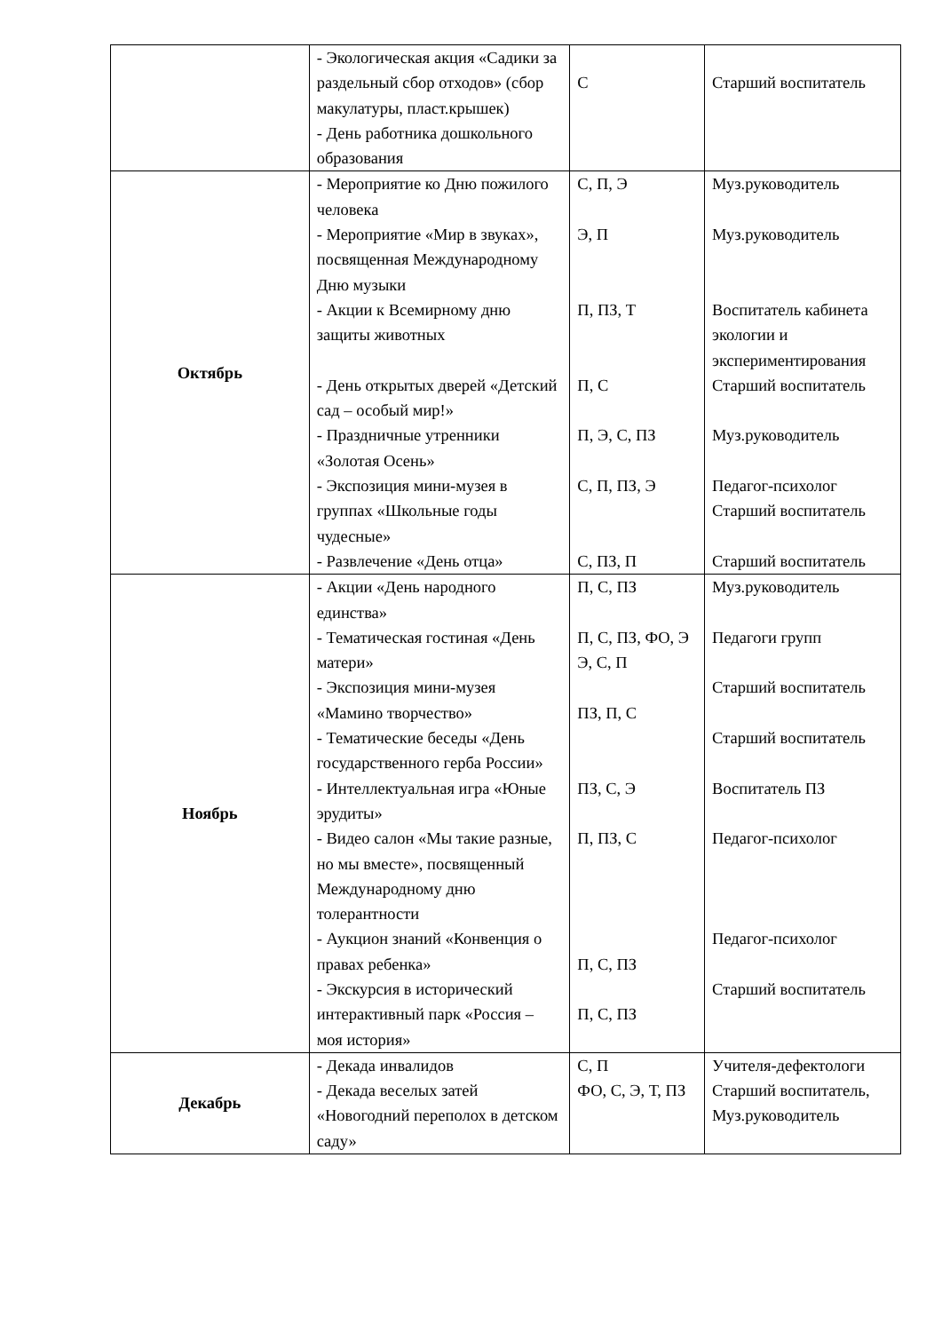| | - Экологическая акция «Садики за раздельный сбор отходов» (сбор макулатуры, пласт.крышек) - День работника дошкольного образования | С | Старший воспитатель |
| Октябрь | - Мероприятие ко Дню пожилого человека - Мероприятие «Мир в звуках», посвященная Международному Дню музыки - Акции к Всемирному дню защиты животных - День открытых дверей «Детский сад – особый мир!» - Праздничные утренники «Золотая Осень» - Экспозиция мини-музея в группах «Школьные годы чудесные» - Развлечение «День отца» | С, П, Э Э, П П, ПЗ, Т П, С П, Э, С, ПЗ С, П, ПЗ, Э С, ПЗ, П | Муз.руководитель Муз.руководитель Воспитатель кабинета экологии и экспериментирования Старший воспитатель Муз.руководитель Педагог-психолог Старший воспитатель Старший воспитатель |
| Ноябрь | - Акции «День народного единства» - Тематическая гостиная «День матери» - Экспозиция мини-музея «Мамино творчество» - Тематические беседы «День государственного герба России» - Интеллектуальная игра «Юные эрудиты» - Видео салон «Мы такие разные, но мы вместе», посвященный Международному дню толерантности - Аукцион знаний «Конвенция о правах ребенка» - Экскурсия в исторический интерактивный парк «Россия – моя история» | П, С, ПЗ П, С, ПЗ, ФО, Э Э, С, П ПЗ, П, С ПЗ, С, Э П, ПЗ, С П, С, ПЗ П, С, ПЗ | Муз.руководитель Педагоги групп Старший воспитатель Старший воспитатель Воспитатель ПЗ Педагог-психолог Педагог-психолог Старший воспитатель |
| Декабрь | - Декада инвалидов - Декада веселых затей «Новогодний переполох в детском саду» | С, П ФО, С, Э, Т, ПЗ | Учителя-дефектологи Старший воспитатель, Муз.руководитель |